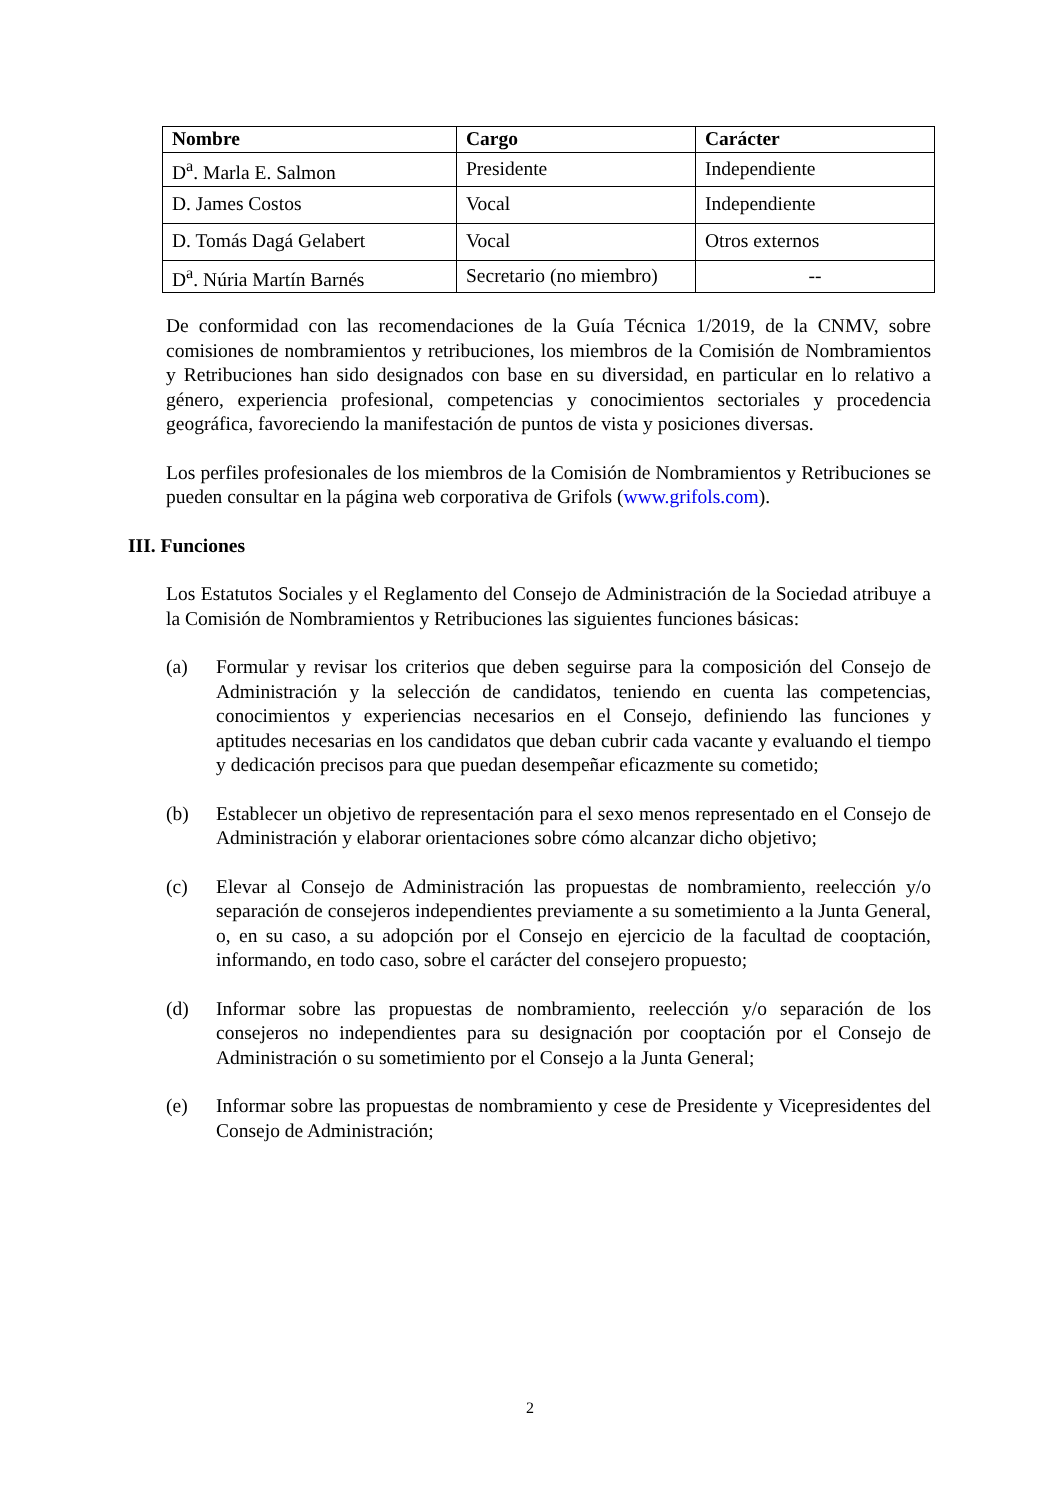| Nombre | Cargo | Carácter |
| --- | --- | --- |
| D<sup>a</sup>. Marla E. Salmon | Presidente | Independiente |
| D. James Costos | Vocal | Independiente |
| D. Tomás Dagá Gelabert | Vocal | Otros externos |
| D<sup>a</sup>. Núria Martín Barnés | Secretario (no miembro) | -- |
De conformidad con las recomendaciones de la Guía Técnica 1/2019, de la CNMV, sobre comisiones de nombramientos y retribuciones, los miembros de la Comisión de Nombramientos y Retribuciones han sido designados con base en su diversidad, en particular en lo relativo a género, experiencia profesional, competencias y conocimientos sectoriales y procedencia geográfica, favoreciendo la manifestación de puntos de vista y posiciones diversas.
Los perfiles profesionales de los miembros de la Comisión de Nombramientos y Retribuciones se pueden consultar en la página web corporativa de Grifols (www.grifols.com).
III. Funciones
Los Estatutos Sociales y el Reglamento del Consejo de Administración de la Sociedad atribuye a la Comisión de Nombramientos y Retribuciones las siguientes funciones básicas:
(a) Formular y revisar los criterios que deben seguirse para la composición del Consejo de Administración y la selección de candidatos, teniendo en cuenta las competencias, conocimientos y experiencias necesarios en el Consejo, definiendo las funciones y aptitudes necesarias en los candidatos que deban cubrir cada vacante y evaluando el tiempo y dedicación precisos para que puedan desempeñar eficazmente su cometido;
(b) Establecer un objetivo de representación para el sexo menos representado en el Consejo de Administración y elaborar orientaciones sobre cómo alcanzar dicho objetivo;
(c) Elevar al Consejo de Administración las propuestas de nombramiento, reelección y/o separación de consejeros independientes previamente a su sometimiento a la Junta General, o, en su caso, a su adopción por el Consejo en ejercicio de la facultad de cooptación, informando, en todo caso, sobre el carácter del consejero propuesto;
(d) Informar sobre las propuestas de nombramiento, reelección y/o separación de los consejeros no independientes para su designación por cooptación por el Consejo de Administración o su sometimiento por el Consejo a la Junta General;
(e) Informar sobre las propuestas de nombramiento y cese de Presidente y Vicepresidentes del Consejo de Administración;
2